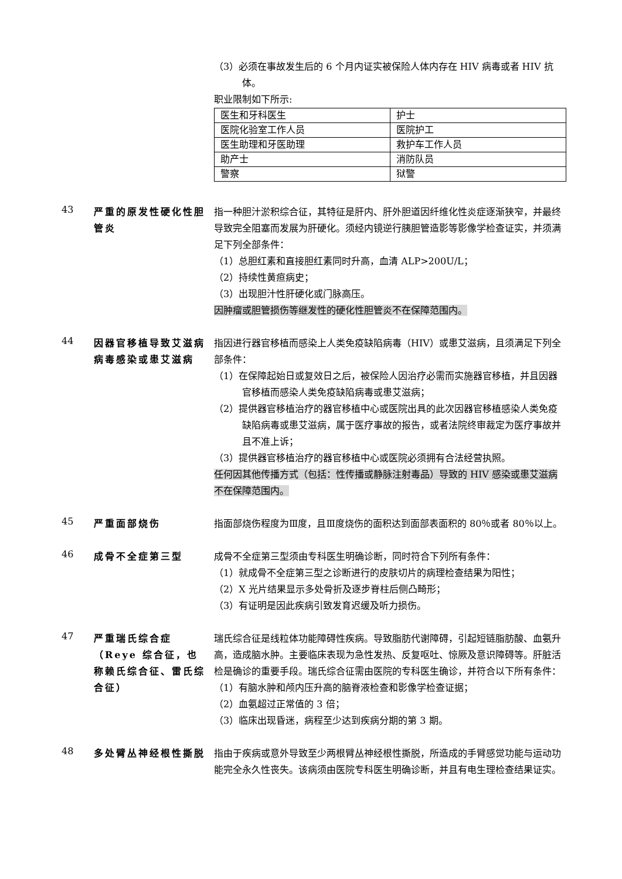（3）必须在事故发生后的 6 个月内证实被保险人体内存在 HIV 病毒或者 HIV 抗体。
职业限制如下所示:
| 医生和牙科医生 | 护士 |
| 医院化验室工作人员 | 医院护工 |
| 医生助理和牙医助理 | 救护车工作人员 |
| 助产士 | 消防队员 |
| 警察 | 狱警 |
43
严重的原发性硬化性胆管炎
指一种胆汁淤积综合征，其特征是肝内、肝外胆道因纤维化性炎症逐渐狭窄，并最终导致完全阻塞而发展为肝硬化。须经内镜逆行胰胆管造影等影像学检查证实，并须满足下列全部条件：
（1）总胆红素和直接胆红素同时升高，血清 ALP>200U/L；
（2）持续性黄疸病史；
（3）出现胆汁性肝硬化或门脉高压。
因肿瘤或胆管损伤等继发性的硬化性胆管炎不在保障范围内。
44
因器官移植导致艾滋病病毒感染或患艾滋病
指因进行器官移植而感染上人类免疫缺陷病毒（HIV）或患艾滋病，且须满足下列全部条件：
（1）在保障起始日或复效日之后，被保险人因治疗必需而实施器官移植，并且因器官移植而感染人类免疫缺陷病毒或患艾滋病；
（2）提供器官移植治疗的器官移植中心或医院出具的此次因器官移植感染人类免疫缺陷病毒或患艾滋病，属于医疗事故的报告，或者法院终审裁定为医疗事故并且不准上诉；
（3）提供器官移植治疗的器官移植中心或医院必须拥有合法经营执照。
任何因其他传播方式（包括：性传播或静脉注射毒品）导致的 HIV 感染或患艾滋病不在保障范围内。
45
严重面部烧伤 指面部烧伤程度为Ⅲ度，且Ⅲ度烧伤的面积达到面部表面积的 80％或者 80％以上。
46
成骨不全症第三型 成骨不全症第三型须由专科医生明确诊断，同时符合下列所有条件：
（1）就成骨不全症第三型之诊断进行的皮肤切片的病理检查结果为阳性；
（2）X 光片结果显示多处骨折及逐步脊柱后侧凸畸形；
（3）有证明是因此疾病引致发育迟缓及听力损伤。
47
严重瑞氏综合症（Reye 综合征，也称赖氏综合征、雷氏综合征）
瑞氏综合征是线粒体功能障碍性疾病。导致脂肪代谢障碍，引起短链脂肪酸、血氨升高，造成脑水肿。主要临床表现为急性发热、反复呕吐、惊厥及意识障碍等。肝脏活检是确诊的重要手段。瑞氏综合征需由医院的专科医生确诊，并符合以下所有条件：
（1）有脑水肿和颅内压升高的脑脊液检查和影像学检查证据；
（2）血氨超过正常值的 3 倍；
（3）临床出现昏迷，病程至少达到疾病分期的第 3 期。
48
多处臂丛神经根性撕脱 指由于疾病或意外导致至少两根臂丛神经根性撕脱，所造成的手臂感觉功能与运动功能完全永久性丧失。该病须由医院专科医生明确诊断，并且有电生理检查结果证实。